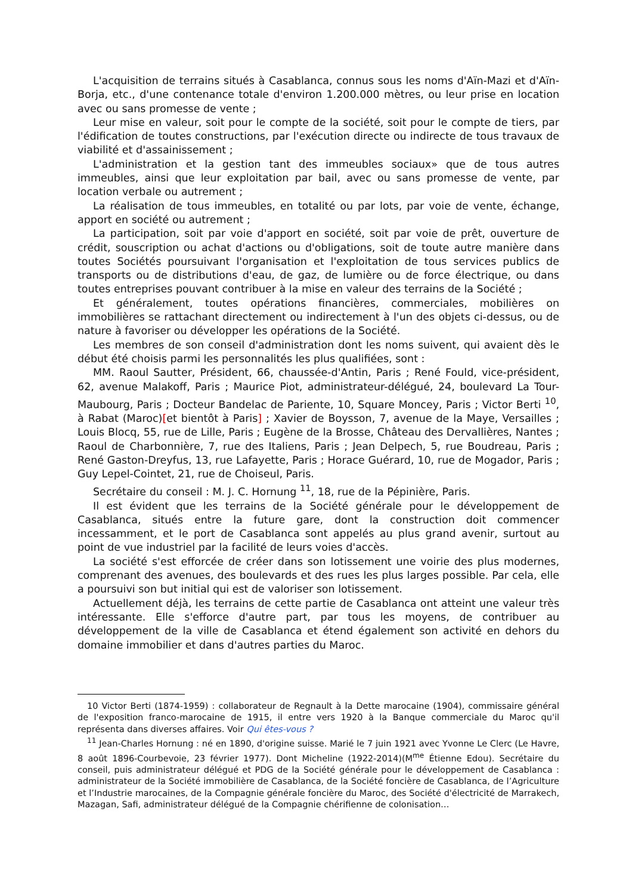L'acquisition de terrains situés à Casablanca, connus sous les noms d'Aïn-Mazi et d'Aïn-Borja, etc., d'une contenance totale d'environ 1.200.000 mètres, ou leur prise en location avec ou sans promesse de vente ;
Leur mise en valeur, soit pour le compte de la société, soit pour le compte de tiers, par l'édification de toutes constructions, par l'exécution directe ou indirecte de tous travaux de viabilité et d'assainissement ;
L'administration et la gestion tant des immeubles sociaux» que de tous autres immeubles, ainsi que leur exploitation par bail, avec ou sans promesse de vente, par location verbale ou autrement ;
La réalisation de tous immeubles, en totalité ou par lots, par voie de vente, échange, apport en société ou autrement ;
La participation, soit par voie d'apport en société, soit par voie de prêt, ouverture de crédit, souscription ou achat d'actions ou d'obligations, soit de toute autre manière dans toutes Sociétés poursuivant l'organisation et l'exploitation de tous services publics de transports ou de distributions d'eau, de gaz, de lumière ou de force électrique, ou dans toutes entreprises pouvant contribuer à la mise en valeur des terrains de la Société ;
Et généralement, toutes opérations financières, commerciales, mobilières on immobilières se rattachant directement ou indirectement à l'un des objets ci-dessus, ou de nature à favoriser ou développer les opérations de la Société.
Les membres de son conseil d'administration dont les noms suivent, qui avaient dès le début été choisis parmi les personnalités les plus qualifiées, sont :
MM. Raoul Sautter, Président, 66, chaussée-d'Antin, Paris ; René Fould, vice-président, 62, avenue Malakoff, Paris ; Maurice Piot, administrateur-délégué, 24, boulevard La Tour-Maubourg, Paris ; Docteur Bandelac de Pariente, 10, Square Moncey, Paris ; Victor Berti <sup>10</sup>, à Rabat (Maroc)[et bientôt à Paris] ; Xavier de Boysson, 7, avenue de la Maye, Versailles ; Louis Blocq, 55, rue de Lille, Paris ; Eugène de la Brosse, Château des Dervallières, Nantes ; Raoul de Charbonnière, 7, rue des Italiens, Paris ; Jean Delpech, 5, rue Boudreau, Paris ; René Gaston-Dreyfus, 13, rue Lafayette, Paris ; Horace Guérard, 10, rue de Mogador, Paris ; Guy Lepel-Cointet, 21, rue de Choiseul, Paris.
Secrétaire du conseil : M. J. C. Hornung <sup>11</sup>, 18, rue de la Pépinière, Paris.
Il est évident que les terrains de la Société générale pour le développement de Casablanca, situés entre la future gare, dont la construction doit commencer incessamment, et le port de Casablanca sont appelés au plus grand avenir, surtout au point de vue industriel par la facilité de leurs voies d'accès.
La société s'est efforcée de créer dans son lotissement une voirie des plus modernes, comprenant des avenues, des boulevards et des rues les plus larges possible. Par cela, elle a poursuivi son but initial qui est de valoriser son lotissement.
Actuellement déjà, les terrains de cette partie de Casablanca ont atteint une valeur très intéressante. Elle s'efforce d'autre part, par tous les moyens, de contribuer au développement de la ville de Casablanca et étend également son activité en dehors du domaine immobilier et dans d'autres parties du Maroc.
10 Victor Berti (1874-1959) : collaborateur de Regnault à la Dette marocaine (1904), commissaire général de l'exposition franco-marocaine de 1915, il entre vers 1920 à la Banque commerciale du Maroc qu'il représenta dans diverses affaires. Voir Qui êtes-vous ?
<sup>11</sup> Jean-Charles Hornung : né en 1890, d'origine suisse. Marié le 7 juin 1921 avec Yvonne Le Clerc (Le Havre, 8 août 1896-Courbevoie, 23 février 1977). Dont Micheline (1922-2014)(M<sup>me</sup> Étienne Edou). Secrétaire du conseil, puis administrateur délégué et PDG de la Société générale pour le développement de Casablanca : administrateur de la Société immobilière de Casablanca, de la Société foncière de Casablanca, de l’Agriculture et l’Industrie marocaines, de la Compagnie générale foncière du Maroc, des Société d'électricité de Marrakech, Mazagan, Safi, administrateur délégué de la Compagnie chérifienne de colonisation…